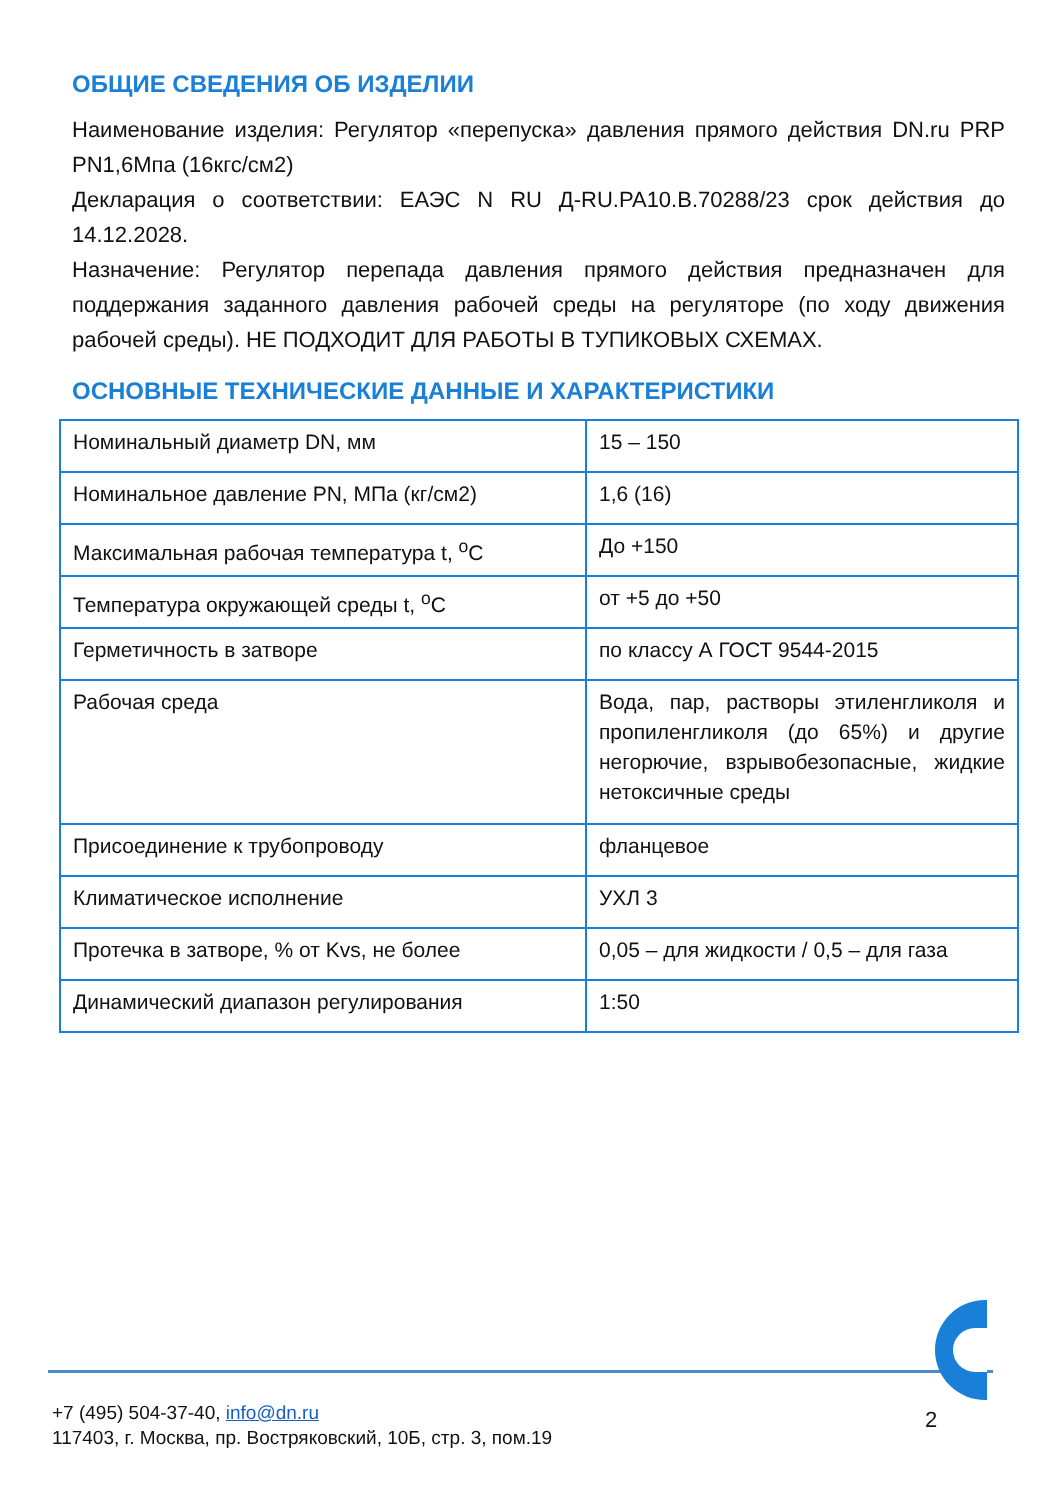ОБЩИЕ СВЕДЕНИЯ ОБ ИЗДЕЛИИ
Наименование изделия: Регулятор «перепуска» давления прямого действия DN.ru PRP PN1,6Мпа (16кгс/см2)
Декларация о соответствии: ЕАЭС N RU Д-RU.PA10.B.70288/23 срок действия до 14.12.2028.
Назначение: Регулятор перепада давления прямого действия предназначен для поддержания заданного давления рабочей среды на регуляторе (по ходу движения рабочей среды). НЕ ПОДХОДИТ ДЛЯ РАБОТЫ В ТУПИКОВЫХ СХЕМАХ.
ОСНОВНЫЕ ТЕХНИЧЕСКИЕ ДАННЫЕ И ХАРАКТЕРИСТИКИ
| Номинальный диаметр DN, мм | 15 – 150 |
| Номинальное давление PN, МПа (кг/см2) | 1,6 (16) |
| Максимальная рабочая температура t, <sup>о</sup>С | До +150 |
| Температура окружающей среды t, <sup>о</sup>С | от +5 до +50 |
| Герметичность в затворе | по классу А ГОСТ 9544-2015 |
| Рабочая среда | Вода, пар, растворы этиленгликоля и пропиленгликоля (до 65%) и другие негорючие, взрывобезопасные, жидкие нетоксичные среды |
| Присоединение к трубопроводу | фланцевое |
| Климатическое исполнение | УХЛ 3 |
| Протечка в затворе, % от Kvs, не более | 0,05 – для жидкости / 0,5 – для газа |
| Динамический диапазон регулирования | 1:50 |
+7 (495) 504-37-40, info@dn.ru
117403, г. Москва, пр. Востряковский, 10Б, стр. 3, пом.19
2